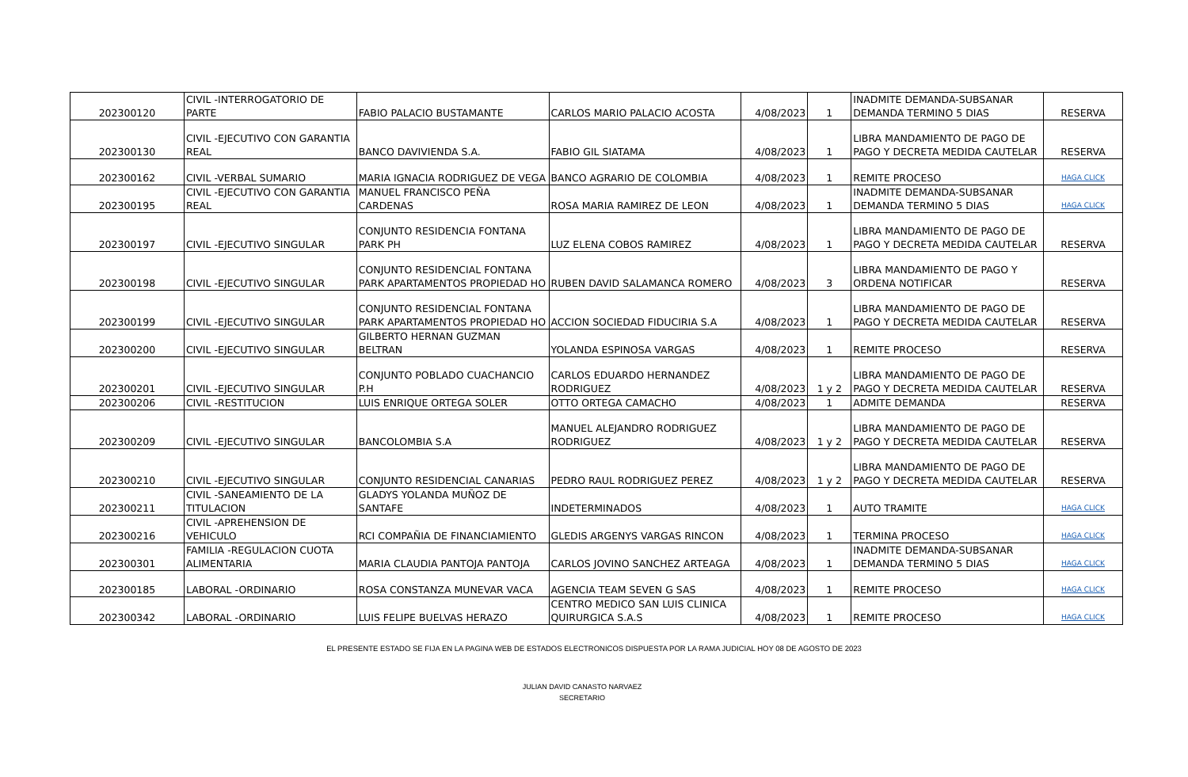| 202300120 | CIVIL -INTERROGATORIO DE PARTE | FABIO PALACIO BUSTAMANTE | CARLOS MARIO PALACIO ACOSTA | 4/08/2023 | 1 | INADMITE DEMANDA-SUBSANAR DEMANDA TERMINO 5 DIAS | RESERVA |
| 202300130 | CIVIL -EJECUTIVO CON GARANTIA REAL | BANCO DAVIVIENDA S.A. | FABIO GIL SIATAMA | 4/08/2023 | 1 | LIBRA MANDAMIENTO DE PAGO DE PAGO Y DECRETA MEDIDA CAUTELAR | RESERVA |
| 202300162 | CIVIL -VERBAL SUMARIO | MARIA IGNACIA RODRIGUEZ DE VEGA | BANCO AGRARIO DE COLOMBIA | 4/08/2023 | 1 | REMITE PROCESO | HAGA CLICK |
| 202300195 | CIVIL -EJECUTIVO CON GARANTIA REAL | MANUEL FRANCISCO PEÑA CARDENAS | ROSA MARIA RAMIREZ DE LEON | 4/08/2023 | 1 | INADMITE DEMANDA-SUBSANAR DEMANDA TERMINO 5 DIAS | HAGA CLICK |
| 202300197 | CIVIL -EJECUTIVO SINGULAR | CONJUNTO RESIDENCIA FONTANA PARK PH | LUZ ELENA COBOS RAMIREZ | 4/08/2023 | 1 | LIBRA MANDAMIENTO DE PAGO DE PAGO Y DECRETA MEDIDA CAUTELAR | RESERVA |
| 202300198 | CIVIL -EJECUTIVO SINGULAR | CONJUNTO RESIDENCIAL FONTANA PARK APARTAMENTOS PROPIEDAD HO | RUBEN DAVID SALAMANCA ROMERO | 4/08/2023 | 3 | LIBRA MANDAMIENTO DE PAGO Y ORDENA NOTIFICAR | RESERVA |
| 202300199 | CIVIL -EJECUTIVO SINGULAR | CONJUNTO RESIDENCIAL FONTANA PARK APARTAMENTOS PROPIEDAD HO | ACCION SOCIEDAD FIDUCIRIA S.A | 4/08/2023 | 1 | LIBRA MANDAMIENTO DE PAGO DE PAGO Y DECRETA MEDIDA CAUTELAR | RESERVA |
| 202300200 | CIVIL -EJECUTIVO SINGULAR | GILBERTO HERNAN GUZMAN BELTRAN | YOLANDA ESPINOSA VARGAS | 4/08/2023 | 1 | REMITE PROCESO | RESERVA |
| 202300201 | CIVIL -EJECUTIVO SINGULAR | CONJUNTO POBLADO CUACHANCIO P.H | CARLOS EDUARDO HERNANDEZ RODRIGUEZ | 4/08/2023 | 1 y 2 | LIBRA MANDAMIENTO DE PAGO DE PAGO Y DECRETA MEDIDA CAUTELAR | RESERVA |
| 202300206 | CIVIL -RESTITUCION | LUIS ENRIQUE ORTEGA SOLER | OTTO ORTEGA CAMACHO | 4/08/2023 | 1 | ADMITE DEMANDA | RESERVA |
| 202300209 | CIVIL -EJECUTIVO SINGULAR | BANCOLOMBIA S.A | MANUEL ALEJANDRO RODRIGUEZ RODRIGUEZ | 4/08/2023 | 1 y 2 | LIBRA MANDAMIENTO DE PAGO DE PAGO Y DECRETA MEDIDA CAUTELAR | RESERVA |
| 202300210 | CIVIL -EJECUTIVO SINGULAR | CONJUNTO RESIDENCIAL CANARIAS | PEDRO RAUL RODRIGUEZ PEREZ | 4/08/2023 | 1 y 2 | LIBRA MANDAMIENTO DE PAGO DE PAGO Y DECRETA MEDIDA CAUTELAR | RESERVA |
| 202300211 | CIVIL -SANEAMIENTO DE LA TITULACION | GLADYS YOLANDA MUÑOZ DE SANTAFE | INDETERMINADOS | 4/08/2023 | 1 | AUTO TRAMITE | HAGA CLICK |
| 202300216 | CIVIL -APREHENSION DE VEHICULO | RCI COMPAÑIA DE FINANCIAMIENTO | GLEDIS ARGENYS VARGAS RINCON | 4/08/2023 | 1 | TERMINA PROCESO | HAGA CLICK |
| 202300301 | FAMILIA -REGULACION CUOTA ALIMENTARIA | MARIA CLAUDIA PANTOJA PANTOJA | CARLOS JOVINO SANCHEZ ARTEAGA | 4/08/2023 | 1 | INADMITE DEMANDA-SUBSANAR DEMANDA TERMINO 5 DIAS | HAGA CLICK |
| 202300185 | LABORAL -ORDINARIO | ROSA CONSTANZA MUNEVAR VACA | AGENCIA TEAM SEVEN G SAS | 4/08/2023 | 1 | REMITE PROCESO | HAGA CLICK |
| 202300342 | LABORAL -ORDINARIO | LUIS FELIPE BUELVAS HERAZO | CENTRO MEDICO SAN LUIS CLINICA QUIRURGICA S.A.S | 4/08/2023 | 1 | REMITE PROCESO | HAGA CLICK |
EL PRESENTE ESTADO SE FIJA EN LA PAGINA WEB DE ESTADOS ELECTRONICOS DISPUESTA POR LA RAMA JUDICIAL HOY 08 DE AGOSTO DE 2023
JULIAN DAVID CANASTO NARVAEZ
SECRETARIO